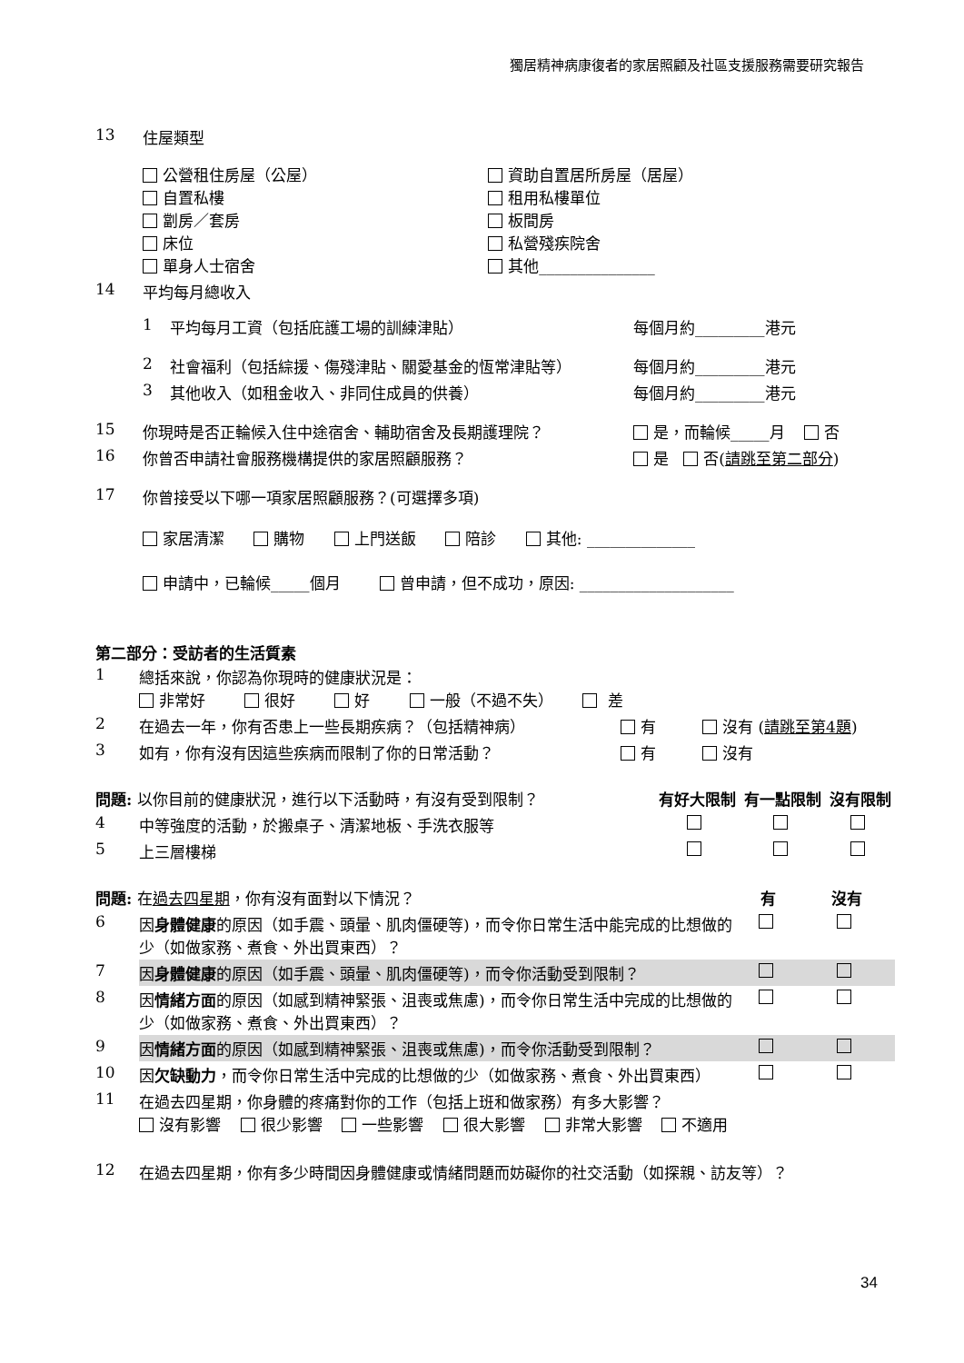獨居精神病康復者的家居照顧及社區支援服務需要研究報告
| 13 | 住屋類型 | |
| | 公營租住房屋（公屋） 自置私樓 劏房／套房 床位 單身人士宿舍 | 資助自置居所房屋（居屋） 租用私樓單位 板間房 私營殘疾院舍 其他_______________ |
| 14 | 平均每月總收入 | |
| 1 | 平均每月工資（包括庇護工場的訓練津貼） | 每個月約_________港元 |
| 2 | 社會福利（包括綜援、傷殘津貼、關愛基金的恆常津貼等） | 每個月約_________港元 |
| 3 | 其他收入（如租金收入、非同住成員的供養） | 每個月約_________港元 |
| 15 | 你現時是否正輪候入住中途宿舍、輔助宿舍及長期護理院？ | 是，而輪候_____月 否 |
| 16 | 你曾否申請社會服務機構提供的家居照顧服務？ | 是 否( 請跳至第二部分 ) |
| 17 | 你曾接受以下哪一項家居照顧服務？(可選擇多項) | |
| | 家居清潔 購物 上門送飯 陪診 其他: ______________ | |
| | 申請中，已輪候_____個月 曾申請，但不成功，原因: ____________________ | |
第二部分：受訪者的生活質素
| 1 | 總括來說，你認為你現時的健康狀況是： 非常好 很好 好 一般（不過不失） 差 | | |
| 2 | 在過去一年，你有否患上一些長期疾病？（包括精神病） | 有 | 沒有 ( 請跳至第4題 ) |
| 3 | 如有，你有沒有因這些疾病而限制了你的日常活動？ | 有 | 沒有 |
| 問題: 以你目前的健康狀況，進行以下活動時，有沒有受到限制？ | | 有好大限制 | 有一點限制 | 沒有限制 |
| 4 | 中等強度的活動，於搬桌子、清潔地板、手洗衣服等 | | | |
| 5 | 上三層樓梯 | | | |
| 問題: 在 過去四星期 ，你有沒有面對以下情況？ | | 有 | 沒有 |
| 6 | 因 身體健康 的原因（如手震、頭暈、肌肉僵硬等)，而令你日常生活中能完成的比想做的少（如做家務、煮食、外出買東西）？ | | |
| 7 | 因 身體健康 的原因（如手震、頭暈、肌肉僵硬等)，而令你活動受到限制？ | | |
| 8 | 因 情緒方面 的原因（如感到精神緊張、沮喪或焦慮)，而令你日常生活中完成的比想做的少（如做家務、煮食、外出買東西）？ | | |
| 9 | 因 情緒方面 的原因（如感到精神緊張、沮喪或焦慮)，而令你活動受到限制？ | | |
| 10 | 因 欠缺動力 ，而令你日常生活中完成的比想做的少（如做家務、煮食、外出買東西） | | |
| 11 | 在過去四星期，你身體的疼痛對你的工作（包括上班和做家務）有多大影響？ 沒有影響 很少影響 一些影響 很大影響 非常大影響 不適用 | | |
| 12 | 在過去四星期，你有多少時間因身體健康或情緒問題而妨礙你的社交活動（如探親、訪友等）？ | | |
34